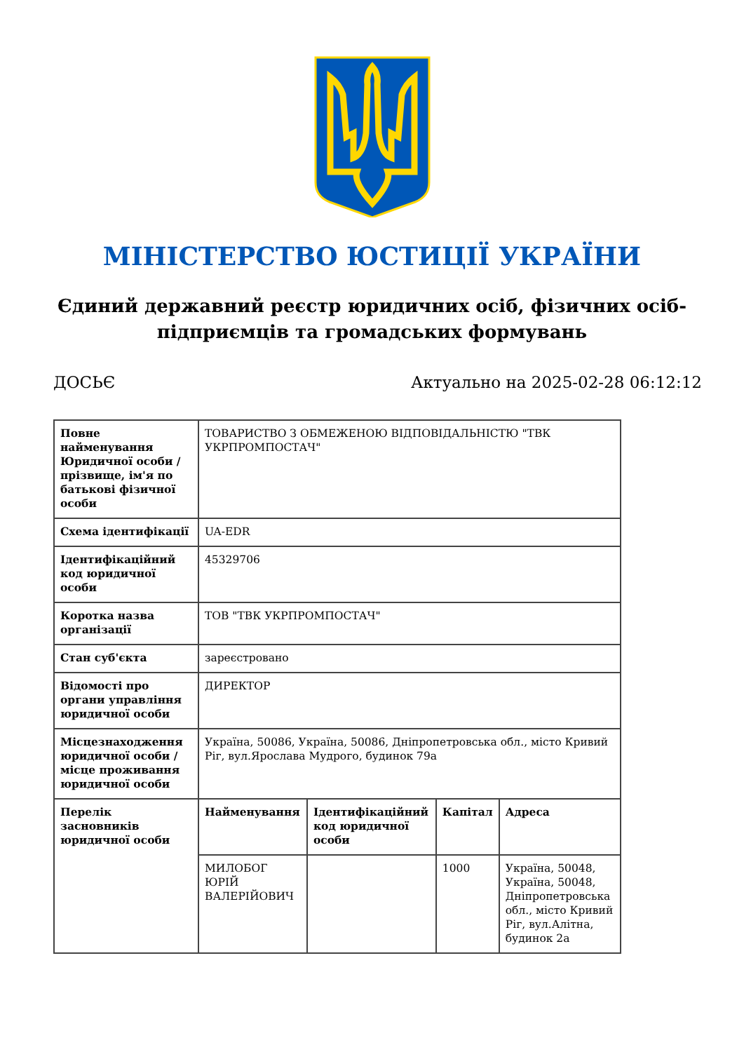МІНІСТЕРСТВО ЮСТИЦІЇ УКРАЇНИ
Єдиний державний реєстр юридичних осіб, фізичних осіб-підприємців та громадських формувань
ДОСЬЄ Актуально на 2025-02-28 06:12:12
| Повне найменування Юридичної особи / прізвище, ім'я по батькові фізичної особи | ТОВАРИСТВО З ОБМЕЖЕНОЮ ВІДПОВІДАЛЬНІСТЮ "ТВК УКРПРОМПОСТАЧ" | | | |
| Схема ідентифікації | UA-EDR | | | |
| Ідентифікаційний код юридичної особи | 45329706 | | | |
| Коротка назва організації | ТОВ "ТВК УКРПРОМПОСТАЧ" | | | |
| Стан суб'єкта | зареєстровано | | | |
| Відомості про органи управління юридичної особи | ДИРЕКТОР | | | |
| Місцезнаходження юридичної особи / місце проживання юридичної особи | Україна, 50086, Україна, 50086, Дніпропетровська обл., місто Кривий Ріг, вул.Ярослава Мудрого, будинок 79а | | | |
| Перелік засновників юридичної особи | Найменування | Ідентифікаційний код юридичної особи | Капітал | Адреса |
| | МИЛОБОГ ЮРІЙ ВАЛЕРІЙОВИЧ | | 1000 | Україна, 50048, Україна, 50048, Дніпропетровська обл., місто Кривий Ріг, вул.Алітна, будинок 2а |